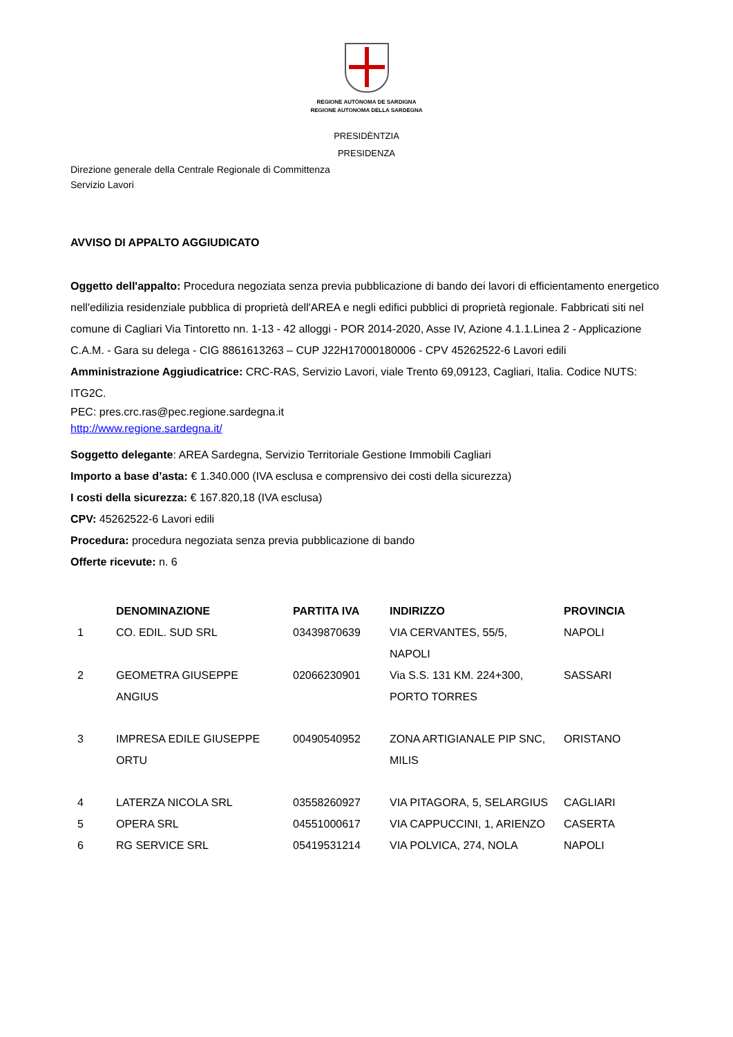REGIONE AUTÒNOMA DE SARDIGNA
REGIONE AUTONOMA DELLA SARDEGNA
PRESIDÈNTZIA
PRESIDENZA
Direzione generale della Centrale Regionale di Committenza
Servizio Lavori
AVVISO DI APPALTO AGGIUDICATO
Oggetto dell'appalto: Procedura negoziata senza previa pubblicazione di bando dei lavori di efficientamento energetico nell'edilizia residenziale pubblica di proprietà dell'AREA e negli edifici pubblici di proprietà regionale. Fabbricati siti nel comune di Cagliari Via Tintoretto nn. 1-13 - 42 alloggi - POR 2014-2020, Asse IV, Azione 4.1.1.Linea 2 - Applicazione C.A.M. - Gara su delega - CIG 8861613263 – CUP J22H17000180006 - CPV 45262522-6 Lavori edili
Amministrazione Aggiudicatrice: CRC-RAS, Servizio Lavori, viale Trento 69,09123, Cagliari, Italia. Codice NUTS: ITG2C.
PEC: pres.crc.ras@pec.regione.sardegna.it
http://www.regione.sardegna.it/
Soggetto delegante: AREA Sardegna, Servizio Territoriale Gestione Immobili Cagliari
Importo a base d’asta: € 1.340.000 (IVA esclusa e comprensivo dei costi della sicurezza)
I costi della sicurezza: € 167.820,18 (IVA esclusa)
CPV: 45262522-6 Lavori edili
Procedura: procedura negoziata senza previa pubblicazione di bando
Offerte ricevute: n. 6
| | DENOMINAZIONE | PARTITA IVA | INDIRIZZO | PROVINCIA |
| --- | --- | --- | --- | --- |
| 1 | CO. EDIL. SUD SRL | 03439870639 | VIA CERVANTES, 55/5, NAPOLI | NAPOLI |
| 2 | GEOMETRA GIUSEPPE ANGIUS | 02066230901 | Via S.S. 131 KM. 224+300, PORTO TORRES | SASSARI |
| 3 | IMPRESA EDILE GIUSEPPE ORTU | 00490540952 | ZONA ARTIGIANALE PIP SNC, MILIS | ORISTANO |
| 4 | LATERZA NICOLA SRL | 03558260927 | VIA PITAGORA, 5, SELARGIUS | CAGLIARI |
| 5 | OPERA SRL | 04551000617 | VIA CAPPUCCINI, 1, ARIENZO | CASERTA |
| 6 | RG SERVICE SRL | 05419531214 | VIA POLVICA, 274, NOLA | NAPOLI |